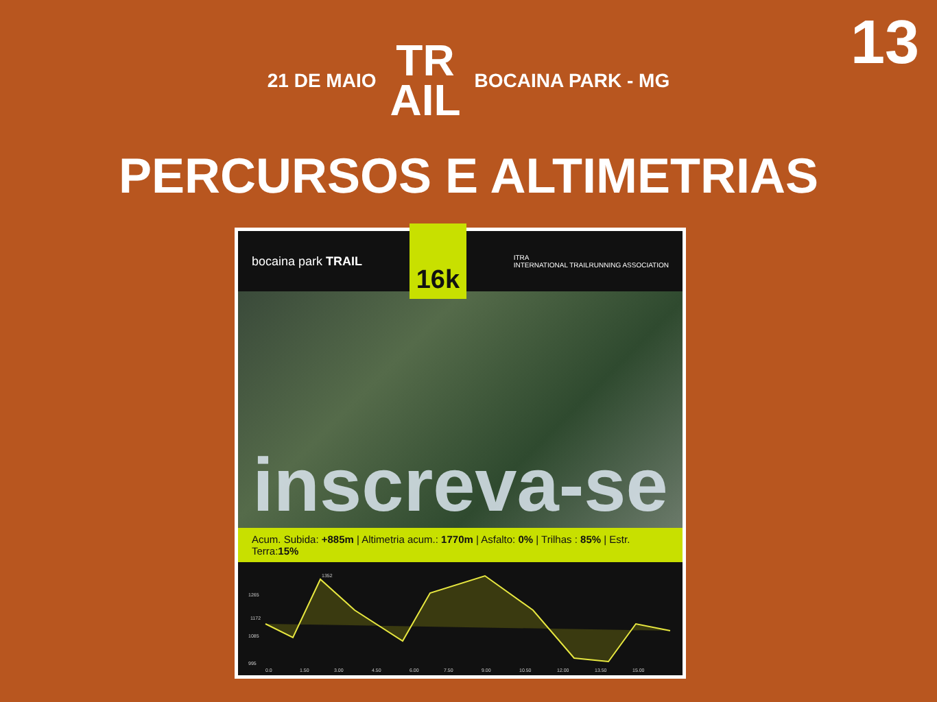13
21 DE MAIO TR
AIL BOCAINA PARK - MG
PERCURSOS E ALTIMETRIAS
bocaina park TRAIL 16k ITRA
INTERNATIONAL TRAILRUNNING ASSOCIATION
inscreva-se
Acum. Subida: +885m | Altimetria acum.: 1770m | Asfalto: 0% | Trilhas : 85% | Estr. Terra:15%
1265
1085
995
0.0
1.50
3.00
4.50
6.00
7.50
9.00
10.50
12.00
13.50
15.00
1352
1172